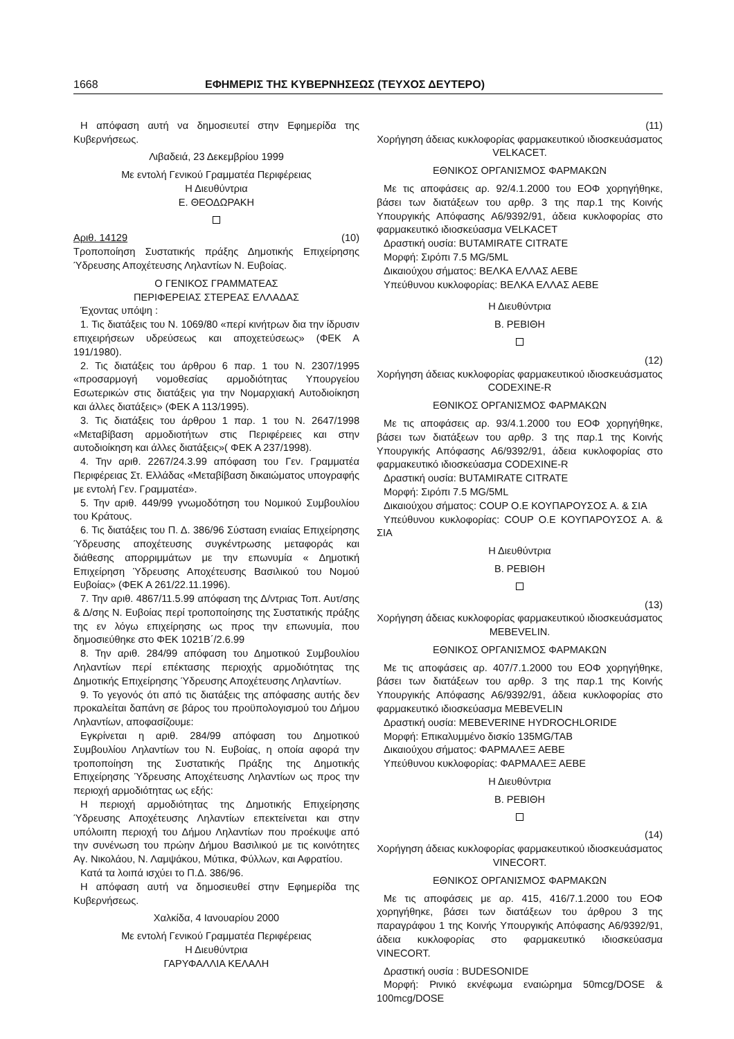1668 ΕΦΗΜΕΡΙΣ ΤΗΣ ΚΥΒΕΡΝΗΣΕΩΣ (ΤΕΥΧΟΣ ΔΕΥΤΕΡΟ)
Η απόφαση αυτή να δημοσιευτεί στην Εφημερίδα της Κυβερνήσεως.
Λιβαδειά, 23 Δεκεμβρίου 1999
Με εντολή Γενικού Γραμματέα Περιφέρειας
Η Διευθύντρια
Ε. ΘΕΟΔΩΡΑΚΗ
Αριθ. 14129 (10)
Τροποποίηση Συστατικής πράξης Δημοτικής Επιχείρησης Ύδρευσης Αποχέτευσης Ληλαντίων Ν. Ευβοίας.
Ο ΓΕΝΙΚΟΣ ΓΡΑΜΜΑΤΕΑΣ
ΠΕΡΙΦΕΡΕΙΑΣ ΣΤΕΡΕΑΣ ΕΛΛΑΔΑΣ
Έχοντας υπόψη :
1. Τις διατάξεις του Ν. 1069/80 «περί κινήτρων δια την ίδρυσιν επιχειρήσεων υδρεύσεως και αποχετεύσεως» (ΦΕΚ Α 191/1980).
2. Τις διατάξεις του άρθρου 6 παρ. 1 του Ν. 2307/1995 «προσαρμογή νομοθεσίας αρμοδιότητας Υπουργείου Εσωτερικών στις διατάξεις για την Νομαρχιακή Αυτοδιοίκηση και άλλες διατάξεις» (ΦΕΚ Α 113/1995).
3. Τις διατάξεις του άρθρου 1 παρ. 1 του Ν. 2647/1998 «Μεταβίβαση αρμοδιοτήτων στις Περιφέρειες και στην αυτοδιοίκηση και άλλες διατάξεις»( ΦΕΚ Α 237/1998).
4. Την αριθ. 2267/24.3.99 απόφαση του Γεν. Γραμματέα Περιφέρειας Στ. Ελλάδας «Μεταβίβαση δικαιώματος υπογραφής με εντολή Γεν. Γραμματέα».
5. Την αριθ. 449/99 γνωμοδότηση του Νομικού Συμβουλίου του Κράτους.
6. Τις διατάξεις του Π. Δ. 386/96 Σύσταση ενιαίας Επιχείρησης Ύδρευσης αποχέτευσης συγκέντρωσης μεταφοράς και διάθεσης απορριμμάτων με την επωνυμία « Δημοτική Επιχείρηση Ύδρευσης Αποχέτευσης Βασιλικού του Νομού Ευβοίας» (ΦΕΚ Α 261/22.11.1996).
7. Την αριθ. 4867/11.5.99 απόφαση της Δ/ντριας Τοπ. Αυτ/σης & Δ/σης Ν. Ευβοίας περί τροποποίησης της Συστατικής πράξης της εν λόγω επιχείρησης ως προς την επωνυμία, που δημοσιεύθηκε στο ΦΕΚ 1021Β΄/2.6.99
8. Την αριθ. 284/99 απόφαση του Δημοτικού Συμβουλίου Ληλαντίων περί επέκτασης περιοχής αρμοδιότητας της Δημοτικής Επιχείρησης Ύδρευσης Αποχέτευσης Ληλαντίων.
9. Το γεγονός ότι από τις διατάξεις της απόφασης αυτής δεν προκαλείται δαπάνη σε βάρος του προϋπολογισμού του Δήμου Ληλαντίων, αποφασίζουμε:
Εγκρίνεται η αριθ. 284/99 απόφαση του Δημοτικού Συμβουλίου Ληλαντίων του Ν. Ευβοίας, η οποία αφορά την τροποποίηση της Συστατικής Πράξης της Δημοτικής Επιχείρησης Ύδρευσης Αποχέτευσης Ληλαντίων ως προς την περιοχή αρμοδιότητας ως εξής:
Η περιοχή αρμοδιότητας της Δημοτικής Επιχείρησης Ύδρευσης Αποχέτευσης Ληλαντίων επεκτείνεται και στην υπόλοιπη περιοχή του Δήμου Ληλαντίων που προέκυψε από την συνένωση του πρώην Δήμου Βασιλικού με τις κοινότητες Αγ. Νικολάου, Ν. Λαμψάκου, Μύτικα, Φύλλων, και Αφρατίου.
Κατά τα λοιπά ισχύει το Π.Δ. 386/96.
Η απόφαση αυτή να δημοσιευθεί στην Εφημερίδα της Κυβερνήσεως.
Χαλκίδα, 4 Ιανουαρίου 2000
Με εντολή Γενικού Γραμματέα Περιφέρειας
Η Διευθύντρια
ΓΑΡΥΦΑΛΛΙΑ ΚΕΛΑΛΗ
(11)
Χορήγηση άδειας κυκλοφορίας φαρμακευτικού ιδιοσκευάσματος VELKACET.
ΕΘΝΙΚΟΣ ΟΡΓΑΝΙΣΜΟΣ ΦΑΡΜΑΚΩΝ
Με τις αποφάσεις αρ. 92/4.1.2000 του ΕΟΦ χορηγήθηκε, βάσει των διατάξεων του αρθρ. 3 της παρ.1 της Κοινής Υπουργικής Απόφασης Α6/9392/91, άδεια κυκλοφορίας στο φαρμακευτικό ιδιοσκεύασμα VELKACET
Δραστική ουσία: BUTAMIRATE CITRATE
Μορφή: Σιρόπι 7.5 MG/5ML
Δικαιούχου σήματος: ΒΕΛΚΑ ΕΛΛΑΣ ΑΕΒΕ
Υπεύθυνου κυκλοφορίας: ΒΕΛΚΑ ΕΛΛΑΣ ΑΕΒΕ
Η Διευθύντρια
Β. ΡΕΒΙΘΗ
(12)
Χορήγηση άδειας κυκλοφορίας φαρμακευτικού ιδιοσκευάσματος CODEXINE-R
ΕΘΝΙΚΟΣ ΟΡΓΑΝΙΣΜΟΣ ΦΑΡΜΑΚΩΝ
Με τις αποφάσεις αρ. 93/4.1.2000 του ΕΟΦ χορηγήθηκε, βάσει των διατάξεων του αρθρ. 3 της παρ.1 της Κοινής Υπουργικής Απόφασης Α6/9392/91, άδεια κυκλοφορίας στο φαρμακευτικό ιδιοσκεύασμα CODEXINE-R
Δραστική ουσία: BUTAMIRATE CITRATE
Μορφή: Σιρόπι 7.5 MG/5ML
Δικαιούχου σήματος: COUP Ο.Ε ΚΟΥΠΑΡΟΥΣΟΣ Α. & ΣΙΑ
Υπεύθυνου κυκλοφορίας: COUP Ο.Ε ΚΟΥΠΑΡΟΥΣΟΣ Α. & ΣΙΑ
Η Διευθύντρια
Β. ΡΕΒΙΘΗ
(13)
Χορήγηση άδειας κυκλοφορίας φαρμακευτικού ιδιοσκευάσματος MEBEVELIN.
ΕΘΝΙΚΟΣ ΟΡΓΑΝΙΣΜΟΣ ΦΑΡΜΑΚΩΝ
Με τις αποφάσεις αρ. 407/7.1.2000 του ΕΟΦ χορηγήθηκε, βάσει των διατάξεων του αρθρ. 3 της παρ.1 της Κοινής Υπουργικής Απόφασης Α6/9392/91, άδεια κυκλοφορίας στο φαρμακευτικό ιδιοσκεύασμα MEBEVELIN
Δραστική ουσία: MEBEVERINE HYDROCHLORIDE
Μορφή: Επικαλυμμένο δισκίο 135MG/TAB
Δικαιούχου σήματος: ΦΑΡΜΑΛΕΞ ΑΕΒΕ
Υπεύθυνου κυκλοφορίας: ΦΑΡΜΑΛΕΞ ΑΕΒΕ
Η Διευθύντρια
Β. ΡΕΒΙΘΗ
(14)
Χορήγηση άδειας κυκλοφορίας φαρμακευτικού ιδιοσκευάσματος VINECORT.
ΕΘΝΙΚΟΣ ΟΡΓΑΝΙΣΜΟΣ ΦΑΡΜΑΚΩΝ
Με τις αποφάσεις με αρ. 415, 416/7.1.2000 του ΕΟΦ χορηγήθηκε, βάσει των διατάξεων του άρθρου 3 της παραγράφου 1 της Κοινής Υπουργικής Απόφασης Α6/9392/91, άδεια κυκλοφορίας στο φαρμακευτικό ιδιοσκεύασμα VINECORT.
Δραστική ουσία : BUDESONIDE
Μορφή: Ρινικό εκνέφωμα εναιώρημα 50mcg/DOSE & 100mcg/DOSE